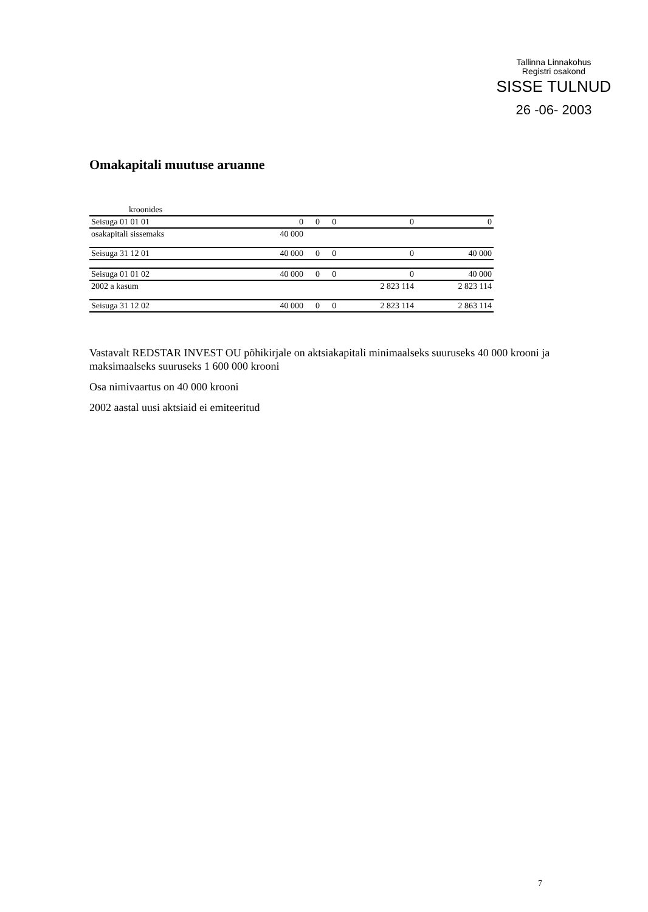Tallinna Linnakohus
Registri osakond
SISSE TULNUD
26 -06- 2003
Omakapitali muutuse aruanne
| kroonides | | | | | |
| Seisuga 01 01 01 | 0 | 0 | 0 | 0 | 0 |
| osakapitali sissemaks | 40 000 | | | | |
| Seisuga 31 12 01 | 40 000 | 0 | 0 | 0 | 40 000 |
| Seisuga 01 01 02 | 40 000 | 0 | 0 | 0 | 40 000 |
| 2002 a kasum | | | | 2 823 114 | 2 823 114 |
| Seisuga 31 12 02 | 40 000 | 0 | 0 | 2 823 114 | 2 863 114 |
Vastavalt REDSTAR INVEST OU põhikirjale on aktsiakapitali minimaalseks suuruseks 40 000 krooni ja maksimaalseks suuruseks 1 600 000 krooni
Osa nimivaartus on 40 000 krooni
2002 aastal uusi aktsiaid ei emiteeritud
7